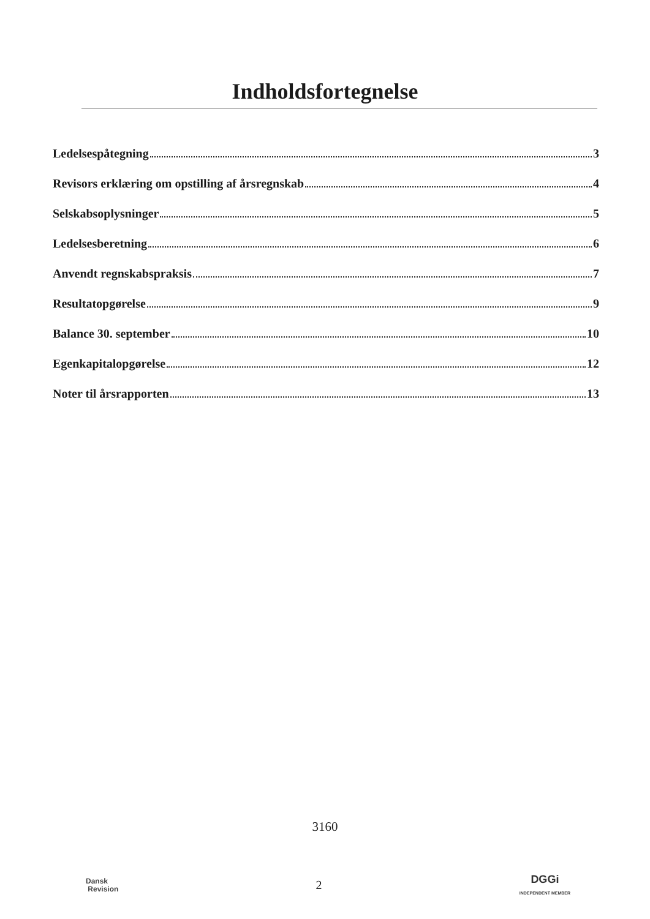Indholdsfortegnelse
Ledelsespåtegning 3
Revisors erklæring om opstilling af årsregnskab 4
Selskabsoplysninger 5
Ledelsesberetning 6
Anvendt regnskabspraksis 7
Resultatopgørelse 9
Balance 30. september 10
Egenkapitalopgørelse 12
Noter til årsrapporten 13
3160
Dansk
Revision
2 DGGi
INDEPENDENT MEMBER